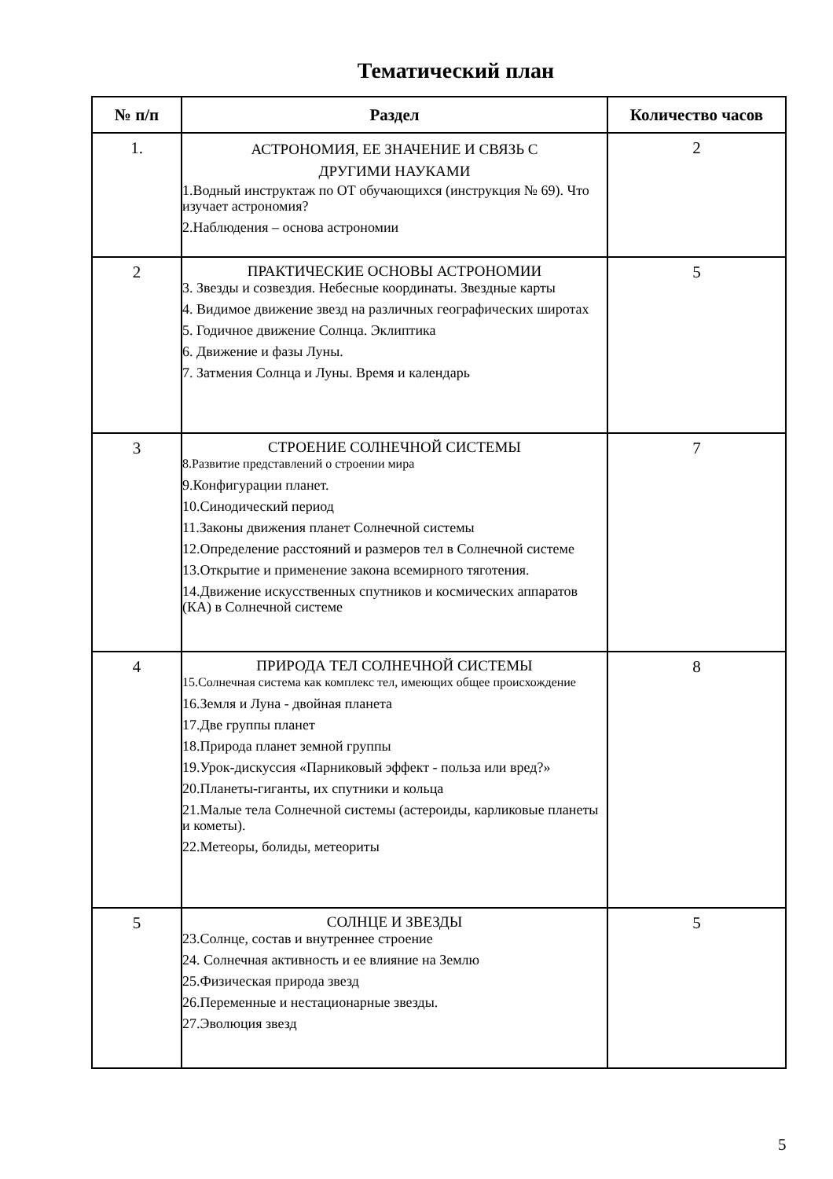Тематический план
| № п/п | Раздел | Количество часов |
| --- | --- | --- |
| 1. | АСТРОНОМИЯ, ЕЕ ЗНАЧЕНИЕ И СВЯЗЬ С ДРУГИМИ НАУКАМИ 1.Водный инструктаж по ОТ обучающихся (инструкция № 69). Что изучает астрономия? 2.Наблюдения – основа астрономии | 2 |
| 2 | ПРАКТИЧЕСКИЕ ОСНОВЫ АСТРОНОМИИ 3. Звезды и созвездия. Небесные координаты. Звездные карты 4. Видимое движение звезд на различных географических широтах 5. Годичное движение Солнца. Эклиптика 6. Движение и фазы Луны. 7. Затмения Солнца и Луны. Время и календарь | 5 |
| 3 | СТРОЕНИЕ СОЛНЕЧНОЙ СИСТЕМЫ 8.Развитие представлений о строении мира 9.Конфигурации планет. 10.Синодический период 11.Законы движения планет Солнечной системы 12.Определение расстояний и размеров тел в Солнечной системе 13.Открытие и применение закона всемирного тяготения. 14.Движение искусственных спутников и космических аппаратов (КА) в Солнечной системе | 7 |
| 4 | ПРИРОДА ТЕЛ СОЛНЕЧНОЙ СИСТЕМЫ 15.Солнечная система как комплекс тел, имеющих общее происхождение 16.Земля и Луна - двойная планета 17.Две группы планет 18.Природа планет земной группы 19.Урок-дискуссия «Парниковый эффект - польза или вред?» 20.Планеты-гиганты, их спутники и кольца 21.Малые тела Солнечной системы (астероиды, карликовые планеты и кометы). 22.Метеоры, болиды, метеориты | 8 |
| 5 | СОЛНЦЕ И ЗВЕЗДЫ 23.Солнце, состав и внутреннее строение 24. Солнечная активность и ее влияние на Землю 25.Физическая природа звезд 26.Переменные и нестационарные звезды. 27.Эволюция звезд | 5 |
5